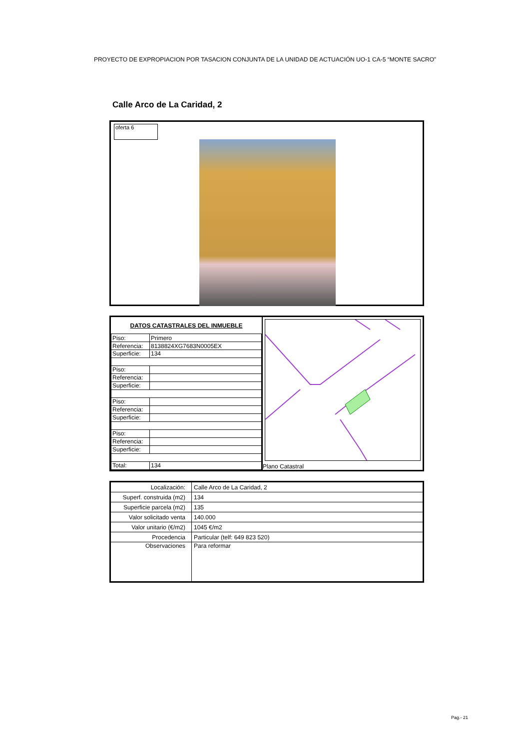PROYECTO DE EXPROPIACION POR TASACION CONJUNTA DE LA UNIDAD DE ACTUACIÓN UO-1 CA-5 “MONTE SACRO”
Calle Arco de La Caridad, 2
oferta 6
| DATOS CATASTRALES DEL INMUEBLE | |
| --- | --- |
| Piso: | Primero |
| Referencia: | 8138824XG7683N0005EX |
| Superficie: | 134 |
| Piso: | |
| Referencia: | |
| Superficie: | |
| Piso: | |
| Referencia: | |
| Superficie: | |
| Piso: | |
| Referencia: | |
| Superficie: | |
| Total: | 134 |
Plano Catastral
| Localización: | Calle Arco de La Caridad, 2 |
| Superf. construida (m2) | 134 |
| Superficie parcela (m2) | 135 |
| Valor solicitado venta | 140.000 |
| Valor unitario (€/m2) | 1045 €/m2 |
| Procedencia | Particular (telf: 649 823 520) |
| Observaciones | Para reformar |
Pag.- 21